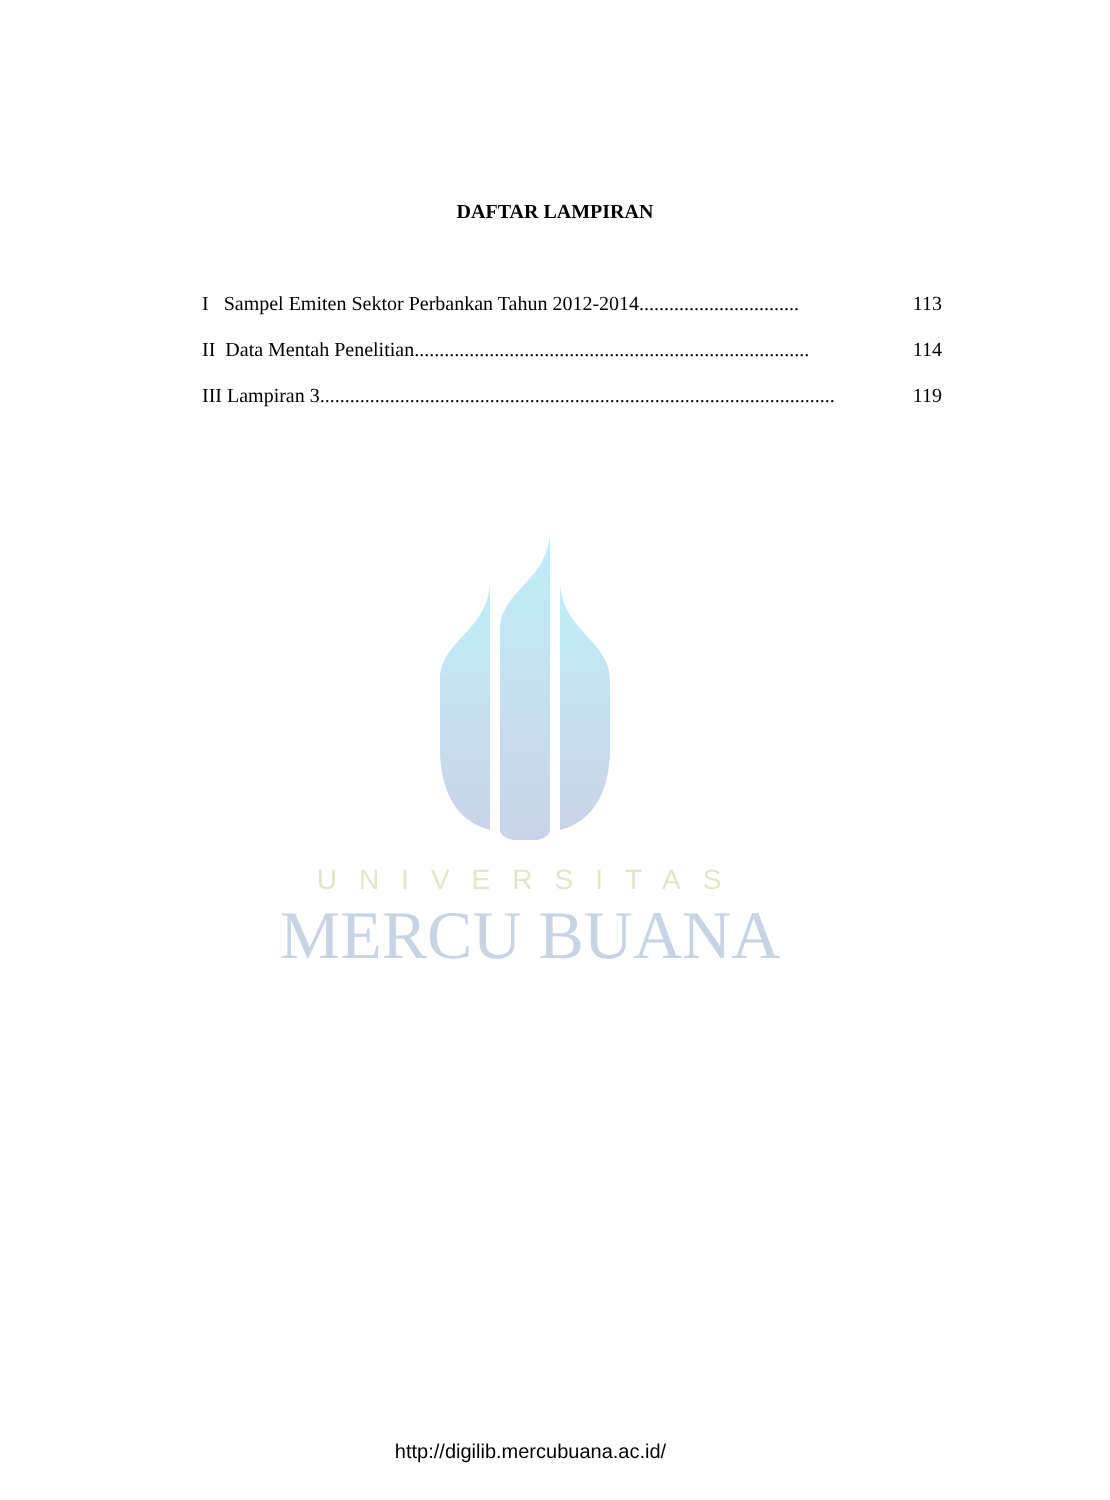DAFTAR LAMPIRAN
I Sampel Emiten Sektor Perbankan Tahun 2012-2014................................ 113
II Data Mentah Penelitian............................................................................... 114
III Lampiran 3.......................................................................................................... 119
UNIVERSITAS
MERCU BUANA
http://digilib.mercubuana.ac.id/